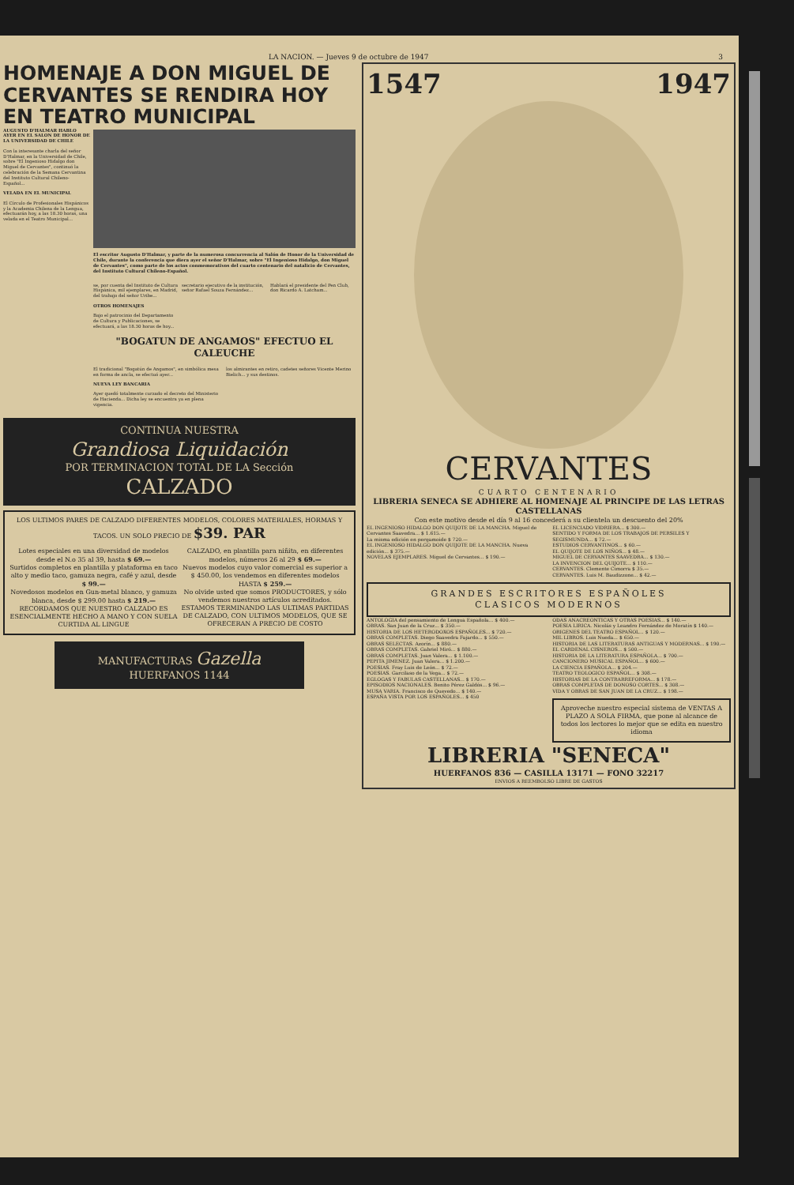LA NACION. — Jueves 9 de octubre de 1947 3
HOMENAJE A DON MIGUEL DE CERVANTES SE RENDIRA HOY EN TEATRO MUNICIPAL
AUGUSTO D'HALMAR HABLO AYER EN EL SALON DE HONOR DE LA UNIVERSIDAD DE CHILE
Con la interesante charla del señor D'Halmar, en la Universidad de Chile, sobre "El Ingenioso Hidalgo don Miguel de Cervantes", continuó la celebración de la Semana Cervantina del Instituto Cultural Chileno-Español...
VELADA EN EL MUNICIPAL
El Círculo de Profesionales Hispánicos y la Academia Chilena de la Lengua, efectuarán hoy, a las 18.30 horas, una velada en el Teatro Municipal...
El escritor Augusto D'Halmar, y parte de la numerosa concurrencia al Salón de Honor de la Universidad de Chile, durante la conferencia que diera ayer el señor D'Halmar, sobre "El Ingenioso Hidalgo, don Miguel de Cervantes", como parte de los actos conmemorativos del cuarto centenario del natalicio de Cervantes, del Instituto Cultural Chileno-Español.
se, por cuenta del Instituto de Cultura Hispánica, mil ejemplares, en Madrid, del trabajo del señor Uribe...
OTROS HOMENAJES
Bajo el patrocinio del Departamento de Cultura y Publicaciones, se efectuará, a las 18.30 horas de hoy...
secretario ejecutivo de la institución, señor Rafael Souza Fernández...
Hablará el presidente del Pen Club, don Ricardo A. Latcham...
"BOGATUN DE ANGAMOS" EFECTUO EL CALEUCHE
El tradicional "Bogatún de Angamos", en simbólica mesa en forma de ancla, se efectuó ayer...
NUEVA LEY BANCARIA
Ayer quedó totalmente curzado el decreto del Ministerio de Hacienda... Dicha ley se encuentra ya en plena vigencia.
los almirantes en retiro, cadetes señores Vicente Merino Bielich... y sus destinos.
CONTINUA NUESTRA
Grandiosa Liquidación
POR TERMINACION TOTAL DE LA Sección
CALZADO
LOS ULTIMOS PARES DE CALZADO DIFERENTES MODELOS, COLORES MATERIALES, HORMAS Y TACOS. UN SOLO PRECIO DE $39. PAR
Lotes especiales en una diversidad de modelos desde el N.o 35 al 39, hasta $ 69.—
Surtidos completos en plantilla y plataforma en taco alto y medio taco, gamuza negra, café y azul, desde $ 99.—
Novedosos modelos en Gun-metal blanco, y gamuza blanca, desde $ 299.00 hasta $ 219.—
RECORDAMOS QUE NUESTRO CALZADO ES ESENCIALMENTE HECHO A MANO Y CON SUELA CURTIDA AL LINGUE
CALZADO, en plantilla para niñita, en diferentes modelos, números 26 al 29 $ 69.—
Nuevos modelos cuyo valor comercial es superior a $ 450.00, los vendemos en diferentes modelos HASTA $ 259.—
No olvide usted que somos PRODUCTORES, y sólo vendemos nuestros artículos acreditados.
ESTAMOS TERMINANDO LAS ULTIMAS PARTIDAS DE CALZADO, CON ULTIMOS MODELOS, QUE SE OFRECERAN A PRECIO DE COSTO
MANUFACTURAS Gazella
HUERFANOS 1144
1547 1947
CERVANTES
CUARTO CENTENARIO
LIBRERIA SENECA SE ADHIERE AL HOMENAJE AL PRINCIPE DE LAS LETRAS CASTELLANAS
Con este motivo desde el día 9 al 16 concederá a su clientela un descuento del 20%
EL INGENIOSO HIDALGO DON QUIJOTE DE LA MANCHA. Miguel de Cervantes Saavedra... $ 1.615.—
La misma edición en pergamoide $ 720.—
EL INGENIOSO HIDALGO DON QUIJOTE DE LA MANCHA. Nueva edición... $ 375.—
NOVELAS EJEMPLARES. Miguel de Cervantes... $ 190.—
EL LICENCIADO VIDRIERA... $ 300.—
SENTIDO Y FORMA DE LOS TRABAJOS DE PERSILES Y SEGISMUNDA... $ 72.—
ESTUDIOS CERVANTINOS... $ 60.—
EL QUIJOTE DE LOS NIÑOS... $ 48.—
MIGUEL DE CERVANTES SAAVEDRA... $ 130.—
LA INVENCION DEL QUIJOTE... $ 110.—
CERVANTES. Clemente Cimorra $ 35.—
CERVANTES. Luis M. Baudizzone... $ 42.—
GRANDES ESCRITORES ESPAÑOLES
CLASICOS MODERNOS
ANTOLOGIA del pensamiento de Lengua Española... $ 400.—
OBRAS. San Juan de la Cruz... $ 350.—
HISTORIA DE LOS HETERODOXOS ESPAÑOLES... $ 720.—
OBRAS COMPLETAS. Diego Saavedra Fajardo... $ 550.—
OBRAS SELECTAS. Azorín... $ 880.—
OBRAS COMPLETAS. Gabriel Miró... $ 880.—
OBRAS COMPLETAS. Juan Valera... $ 1.100.—
PEPITA JIMENEZ. Juan Valera... $ 1.200.—
POESIAS. Fray Luis de León... $ 72.—
POESIAS. Garcilaso de la Vega... $ 72.—
EGLOGAS Y FABULAS CASTELLANAS... $ 170.—
EPISODIOS NACIONALES. Benito Pérez Galdós... $ 96.—
MUSA VARIA. Francisco de Quevedo... $ 140.—
ESPAÑA VISTA POR LOS ESPAÑOLES... $ 450
ODAS ANACREONTICAS Y OTRAS POESIAS... $ 140.—
POESIA LIRICA. Nicolás y Leandro Fernández de Moratín $ 140.—
ORIGENES DEL TEATRO ESPAÑOL... $ 120.—
MIL LIBROS. Luis Nueda... $ 650.—
HISTORIA DE LAS LITERATURAS ANTIGUAS Y MODERNAS... $ 190.—
EL CARDENAL CISNEROS... $ 500.—
HISTORIA DE LA LITERATURA ESPAÑOLA... $ 700.—
CANCIONERO MUSICAL ESPAÑOL... $ 600.—
LA CIENCIA ESPAÑOLA... $ 204.—
TEATRO TEOLOGICO ESPAÑOL... $ 308.—
HISTORIAS DE LA CONTRARREFORMA... $ 178.—
OBRAS COMPLETAS DE DONOSO CORTES... $ 308.—
VIDA Y OBRAS DE SAN JUAN DE LA CRUZ... $ 198.—
Aproveche nuestro especial sistema de VENTAS A PLAZO A SOLA FIRMA, que pone al alcance de todos los lectores lo mejor que se edita en nuestro idioma
LIBRERIA "SENECA"
HUERFANOS 836 — CASILLA 13171 — FONO 32217
ENVIOS A REEMBOLSO LIBRE DE GASTOS